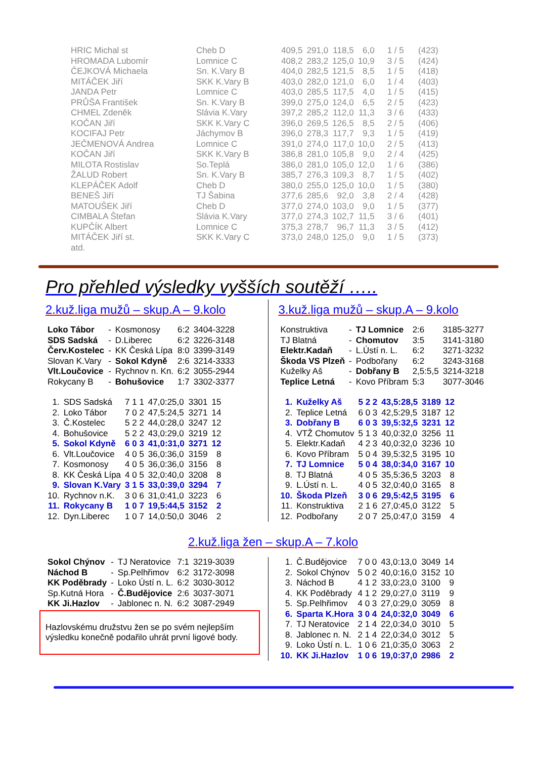| HRIC Michal st | Cheb D | 409,5 | 291,0 | 118,5 | 6,0 | 1 / 5 | (423) |
| HROMADA Lubomír | Lomnice C | 408,2 | 283,2 | 125,0 | 10,9 | 3 / 5 | (424) |
| ČEJKOVÁ Michaela | Sn. K.Vary B | 404,0 | 282,5 | 121,5 | 8,5 | 1 / 5 | (418) |
| MITÁČEK Jiří | SKK K.Vary B | 403,0 | 282,0 | 121,0 | 6,0 | 1 / 4 | (403) |
| JANDA Petr | Lomnice C | 403,0 | 285,5 | 117,5 | 4,0 | 1 / 5 | (415) |
| PRŮŠA František | Sn. K.Vary B | 399,0 | 275,0 | 124,0 | 6,5 | 2 / 5 | (423) |
| CHMEL Zdeněk | Slávia K.Vary | 397,2 | 285,2 | 112,0 | 11,3 | 3 / 6 | (433) |
| KOČAN Jiří | SKK K.Vary C | 396,0 | 269,5 | 126,5 | 8,5 | 2 / 5 | (406) |
| KOCIFAJ Petr | Jáchymov B | 396,0 | 278,3 | 117,7 | 9,3 | 1 / 5 | (419) |
| JEČMENOVÁ Andrea | Lomnice C | 391,0 | 274,0 | 117,0 | 10,0 | 2 / 5 | (413) |
| KOČAN Jiří | SKK K.Vary B | 386,8 | 281,0 | 105,8 | 9,0 | 2 / 4 | (425) |
| MILOTA Rostislav | So.Teplá | 386,0 | 281,0 | 105,0 | 12,0 | 1 / 6 | (386) |
| ŽALUD Robert | Sn. K.Vary B | 385,7 | 276,3 | 109,3 | 8,7 | 1 / 5 | (402) |
| KLEPÁČEK Adolf | Cheb D | 380,0 | 255,0 | 125,0 | 10,0 | 1 / 5 | (380) |
| BENEŠ Jiří | TJ Šabina | 377,6 | 285,6 | 92,0 | 3,8 | 2 / 4 | (428) |
| MATOUŠEK Jiří | Cheb D | 377,0 | 274,0 | 103,0 | 9,0 | 1 / 5 | (377) |
| CIMBALA Štefan | Slávia K.Vary | 377,0 | 274,3 | 102,7 | 11,5 | 3 / 6 | (401) |
| KUPČÍK Albert | Lomnice C | 375,3 | 278,7 | 96,7 | 11,3 | 3 / 5 | (412) |
| MITÁČEK Jiří st. | SKK K.Vary C | 373,0 | 248,0 | 125,0 | 9,0 | 1 / 5 | (373) |
| atd. | | | | | | | |
Pro přehled výsledky vyšších soutěží …..
2.kuž.liga mužů – skup.A – 9.kolo
| Loko Tábor | - | Kosmonosy | 6:2 | 3404-3228 |
| SDS Sadská | - | D.Liberec | 6:2 | 3226-3148 |
| Červ.Kostelec | - | KK Česká Lípa | 8:0 | 3399-3149 |
| Slovan K.Vary | - | Sokol Kdyně | 2:6 | 3214-3333 |
| Vlt.Loučovice | - | Rychnov n. Kn. | 6:2 | 3055-2944 |
| Rokycany B | - | Bohušovice | 1:7 | 3302-3377 |
| 1. | SDS Sadská | 7 1 1 | 47,0:25,0 | 3301 | 15 |
| 2. | Loko Tábor | 7 0 2 | 47,5:24,5 | 3271 | 14 |
| 3. | Č.Kostelec | 5 2 2 | 44,0:28,0 | 3247 | 12 |
| 4. | Bohušovice | 5 2 2 | 43,0:29,0 | 3219 | 12 |
| 5. | Sokol Kdyně | 6 0 3 | 41,0:31,0 | 3271 | 12 |
| 6. | Vlt.Loučovice | 4 0 5 | 36,0:36,0 | 3159 | 8 |
| 7. | Kosmonosy | 4 0 5 | 36,0:36,0 | 3156 | 8 |
| 8. | KK Česká Lípa | 4 0 5 | 32,0:40,0 | 3208 | 8 |
| 9. | Slovan K.Vary | 3 1 5 | 33,0:39,0 | 3294 | 7 |
| 10. | Rychnov n.K. | 3 0 6 | 31,0:41,0 | 3223 | 6 |
| 11. | Rokycany B | 1 0 7 | 19,5:44,5 | 3152 | 2 |
| 12. | Dyn.Liberec | 1 0 7 | 14,0:50,0 | 3046 | 2 |
3.kuž.liga mužů – skup.A – 9.kolo
| Konstruktiva | - | TJ Lomnice | 2:6 | 3185-3277 |
| TJ Blatná | - | Chomutov | 3:5 | 3141-3180 |
| Elektr.Kadaň | - | L.Ústí n. L. | 6:2 | 3271-3232 |
| Škoda VS Plzeň | - | Podbořany | 6:2 | 3243-3168 |
| Kuželky Aš | - | Dobřany B | 2,5:5,5 | 3214-3218 |
| Teplice Letná | - | Kovo Příbram | 5:3 | 3077-3046 |
| 1. | Kuželky Aš | 5 2 2 | 43,5:28,5 | 3189 | 12 |
| 2. | Teplice Letná | 6 0 3 | 42,5:29,5 | 3187 | 12 |
| 3. | Dobřany B | 6 0 3 | 39,5:32,5 | 3231 | 12 |
| 4. | VTŽ Chomutov | 5 1 3 | 40,0:32,0 | 3256 | 11 |
| 5. | Elektr.Kadaň | 4 2 3 | 40,0:32,0 | 3236 | 10 |
| 6. | Kovo Příbram | 5 0 4 | 39,5:32,5 | 3195 | 10 |
| 7. | TJ Lomnice | 5 0 4 | 38,0:34,0 | 3167 | 10 |
| 8. | TJ Blatná | 4 0 5 | 35,5:36,5 | 3203 | 8 |
| 9. | L.Ústí n. L. | 4 0 5 | 32,0:40,0 | 3165 | 8 |
| 10. | Škoda Plzeň | 3 0 6 | 29,5:42,5 | 3195 | 6 |
| 11. | Konstruktiva | 2 1 6 | 27,0:45,0 | 3122 | 5 |
| 12. | Podbořany | 2 0 7 | 25,0:47,0 | 3159 | 4 |
2.kuž.liga žen – skup.A – 7.kolo
| Sokol Chýnov | - | TJ Neratovice | 7:1 | 3219-3039 |
| Náchod B | - | Sp.Pelhřimov | 6:2 | 3172-3098 |
| KK Poděbrady | - | Loko Ústí n. L. | 6:2 | 3030-3012 |
| Sp.Kutná Hora | - | Č.Budějovice | 2:6 | 3037-3071 |
| KK Ji.Hazlov | - | Jablonec n. N. | 6:2 | 3087-2949 |
Hazlovskému družstvu žen se po svém nejlepším výsledku konečně podařilo uhrát první ligové body.
| 1. | Č.Budějovice | 7 0 0 | 43,0:13,0 | 3049 | 14 |
| 2. | Sokol Chýnov | 5 0 2 | 40,0:16,0 | 3152 | 10 |
| 3. | Náchod B | 4 1 2 | 33,0:23,0 | 3100 | 9 |
| 4. | KK Poděbrady | 4 1 2 | 29,0:27,0 | 3119 | 9 |
| 5. | Sp.Pelhřimov | 4 0 3 | 27,0:29,0 | 3059 | 8 |
| 6. | Sparta K.Hora | 3 0 4 | 24,0:32,0 | 3049 | 6 |
| 7. | TJ Neratovice | 2 1 4 | 22,0:34,0 | 3010 | 5 |
| 8. | Jablonec n. N. | 2 1 4 | 22,0:34,0 | 3012 | 5 |
| 9. | Loko Ústí n. L. | 1 0 6 | 21,0:35,0 | 3063 | 2 |
| 10. | KK Ji.Hazlov | 1 0 6 | 19,0:37,0 | 2986 | 2 |